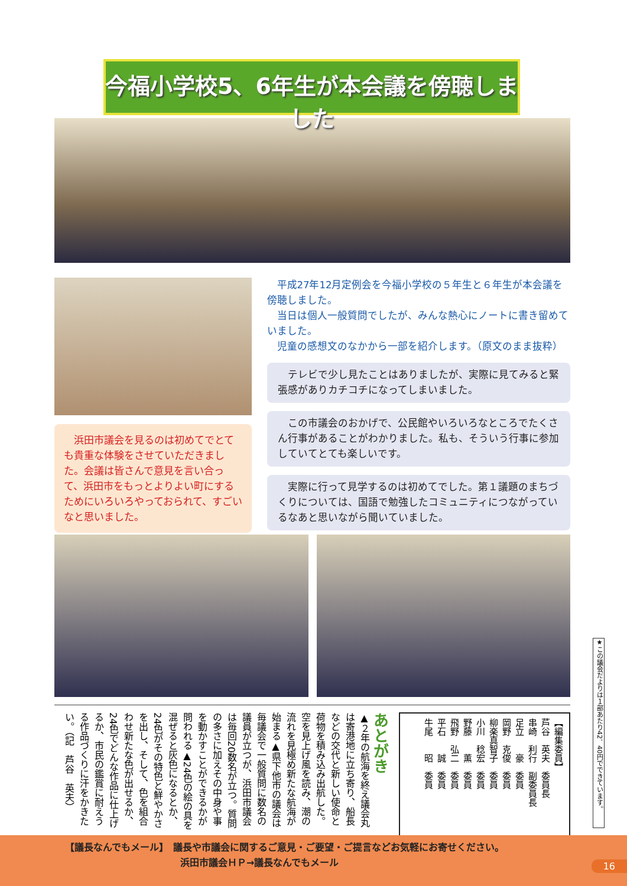今福小学校5、6年生が本会議を傍聴しました
　浜田市議会を見るのは初めてでとても貴重な体験をさせていただきました。会議は皆さんで意見を言い合って、浜田市をもっとよりよい町にするためにいろいろやっておられて、すごいなと思いました。
平成27年12月定例会を今福小学校の５年生と６年生が本会議を傍聴しました。
当日は個人一般質問でしたが、みんな熱心にノートに書き留めていました。
児童の感想文のなかから一部を紹介します。（原文のまま抜粋）
テレビで少し見たことはありましたが、実際に見てみると緊張感がありカチコチになってしまいました。
この市議会のおかげで、公民館やいろいろなところでたくさん行事があることがわかりました。私も、そういう行事に参加していてとても楽しいです。
実際に行って見学するのは初めてでした。第１議題のまちづくりについては、国語で勉強したコミュニティにつながっているなあと思いながら聞いていました。
あとがき
▲２年の航海を終え議会丸は寄港地に立ち寄り、船長などの交代と新しい使命と荷物を積み込み出航した。空を見上げ風を読み、潮の流れを見極め新たな航海が始まる▲県下他市の議会は毎議会で一般質問に数名の議員が立つが、浜田市議会は毎回20数名が立つ。質問の多さに加えその中身や事を動かすことができるかが問われる▲24色の絵の具を混ぜると灰色になるとか、24色がその特色と鮮やかさを出し、そして、色を組合わせ新たな色が出せるか、24色でどんな作品に仕上げるか、市民の鑑賞に耐えうる作品づくりに汗をかきたい。（記　芦谷　英夫）
【編集委員】
芦谷　英夫　委員長
串崎　利行　副委員長
足立　　豪　委員
岡野　克俊　委員
柳楽真智子　委員
小川　稔宏　委員
野藤　　薫　委員
飛野　弘二　委員
平石　　誠　委員
牛尾　　昭　委員
★この議会だよりは１部あたり42．40円でできています。
【議長なんでもメール】　議長や市議会に関するご意見・ご要望・ご提言などお気軽にお寄せください。
浜田市議会ＨＰ→議長なんでもメール
16